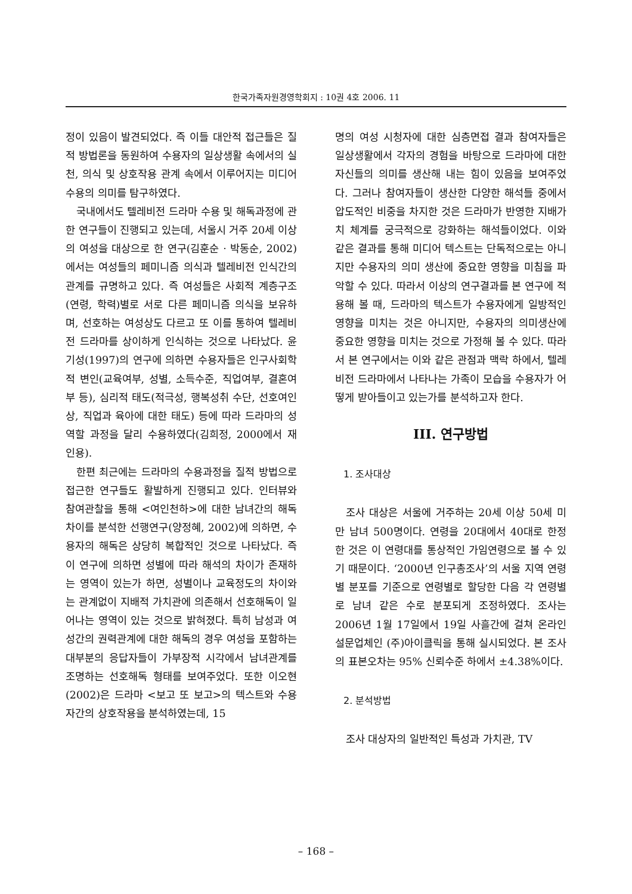한국가족자원경영학회지 : 10권 4호 2006. 11
정이 있음이 발견되었다. 즉 이들 대안적 접근들은 질적 방법론을 동원하여 수용자의 일상생활 속에서의 실천, 의식 및 상호작용 관계 속에서 이루어지는 미디어 수용의 의미를 탐구하였다.
국내에서도 텔레비전 드라마 수용 및 해독과정에 관한 연구들이 진행되고 있는데, 서울시 거주 20세 이상의 여성을 대상으로 한 연구(김훈순 · 박동순, 2002)에서는 여성들의 페미니즘 의식과 텔레비전 인식간의 관계를 규명하고 있다. 즉 여성들은 사회적 계층구조(연령, 학력)별로 서로 다른 페미니즘 의식을 보유하며, 선호하는 여성상도 다르고 또 이를 통하여 텔레비전 드라마를 상이하게 인식하는 것으로 나타났다. 윤기성(1997)의 연구에 의하면 수용자들은 인구사회학적 변인(교육여부, 성별, 소득수준, 직업여부, 결혼여부 등), 심리적 태도(적극성, 행복성취 수단, 선호여인상, 직업과 육아에 대한 태도) 등에 따라 드라마의 성역할 과정을 달리 수용하였다(김희정, 2000에서 재인용).
한편 최근에는 드라마의 수용과정을 질적 방법으로 접근한 연구들도 활발하게 진행되고 있다. 인터뷰와 참여관찰을 통해 <여인천하>에 대한 남녀간의 해독차이를 분석한 선행연구(양정혜, 2002)에 의하면, 수용자의 해독은 상당히 복합적인 것으로 나타났다. 즉 이 연구에 의하면 성별에 따라 해석의 차이가 존재하는 영역이 있는가 하면, 성별이나 교육정도의 차이와는 관계없이 지배적 가치관에 의존해서 선호해독이 일어나는 영역이 있는 것으로 밝혀졌다. 특히 남성과 여성간의 권력관계에 대한 해독의 경우 여성을 포함하는 대부분의 응답자들이 가부장적 시각에서 남녀관계를 조명하는 선호해독 형태를 보여주었다. 또한 이오현(2002)은 드라마 <보고 또 보고>의 텍스트와 수용자간의 상호작용을 분석하였는데, 15
명의 여성 시청자에 대한 심층면접 결과 참여자들은 일상생활에서 각자의 경험을 바탕으로 드라마에 대한 자신들의 의미를 생산해 내는 힘이 있음을 보여주었다. 그러나 참여자들이 생산한 다양한 해석들 중에서 압도적인 비중을 차지한 것은 드라마가 반영한 지배가치 체계를 궁극적으로 강화하는 해석들이었다. 이와 같은 결과를 통해 미디어 텍스트는 단독적으로는 아니지만 수용자의 의미 생산에 중요한 영향을 미침을 파악할 수 있다. 따라서 이상의 연구결과를 본 연구에 적용해 볼 때, 드라마의 텍스트가 수용자에게 일방적인 영향을 미치는 것은 아니지만, 수용자의 의미생산에 중요한 영향을 미치는 것으로 가정해 볼 수 있다. 따라서 본 연구에서는 이와 같은 관점과 맥락 하에서, 텔레비전 드라마에서 나타나는 가족이 모습을 수용자가 어떻게 받아들이고 있는가를 분석하고자 한다.
III. 연구방법
1. 조사대상
조사 대상은 서울에 거주하는 20세 이상 50세 미만 남녀 500명이다. 연령을 20대에서 40대로 한정한 것은 이 연령대를 통상적인 가임연령으로 볼 수 있기 때문이다. ‘2000년 인구총조사’의 서울 지역 연령별 분포를 기준으로 연령별로 할당한 다음 각 연령별로 남녀 같은 수로 분포되게 조정하였다. 조사는 2006년 1월 17일에서 19일 사흘간에 걸쳐 온라인 설문업체인 (주)아이클릭을 통해 실시되었다. 본 조사의 표본오차는 95% 신뢰수준 하에서 ±4.38%이다.
2. 분석방법
조사 대상자의 일반적인 특성과 가치관, TV
– 168 –